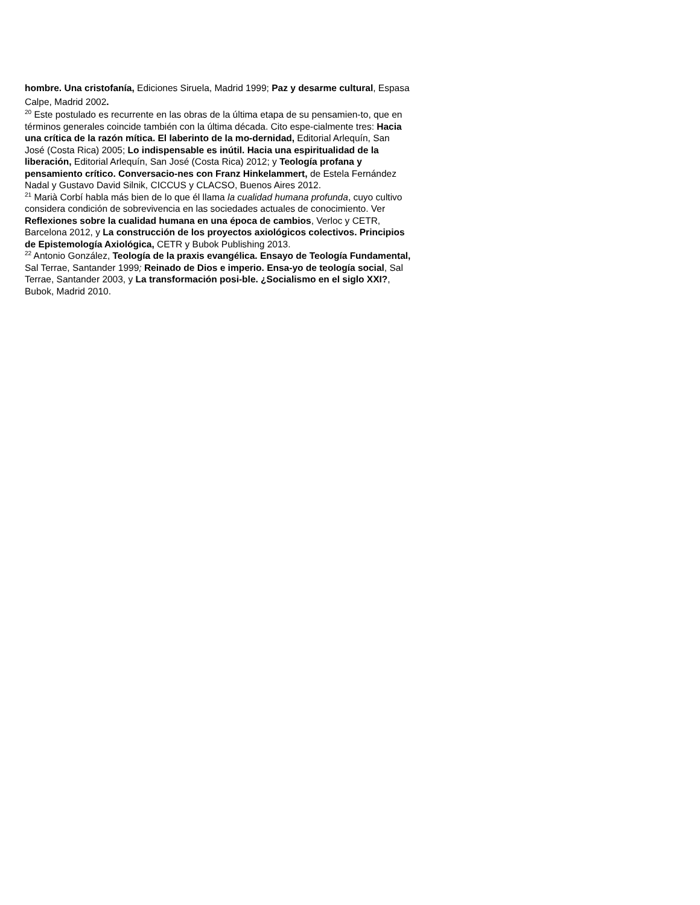hombre. Una cristofanía, Ediciones Siruela, Madrid 1999; Paz y desarme cultural, Espasa Calpe, Madrid 2002.
<sup>20</sup> Este postulado es recurrente en las obras de la última etapa de su pensamien-to, que en términos generales coincide también con la última década. Cito espe-cialmente tres: Hacia una crítica de la razón mítica. El laberinto de la mo-dernidad, Editorial Arlequín, San José (Costa Rica) 2005; Lo indispensable es inútil. Hacia una espiritualidad de la liberación, Editorial Arlequín, San José (Costa Rica) 2012; y Teología profana y pensamiento crítico. Conversacio-nes con Franz Hinkelammert, de Estela Fernández Nadal y Gustavo David Silnik, CICCUS y CLACSO, Buenos Aires 2012.
<sup>21</sup> Marià Corbí habla más bien de lo que él llama la cualidad humana profunda, cuyo cultivo considera condición de sobrevivencia en las sociedades actuales de conocimiento. Ver Reflexiones sobre la cualidad humana en una época de cambios, Verloc y CETR, Barcelona 2012, y La construcción de los proyectos axiológicos colectivos. Principios de Epistemología Axiológica, CETR y Bubok Publishing 2013.
<sup>22</sup> Antonio González, Teología de la praxis evangélica. Ensayo de Teología Fundamental, Sal Terrae, Santander 1999; Reinado de Dios e imperio. Ensa-yo de teología social, Sal Terrae, Santander 2003, y La transformación posi-ble. ¿Socialismo en el siglo XXI?, Bubok, Madrid 2010.